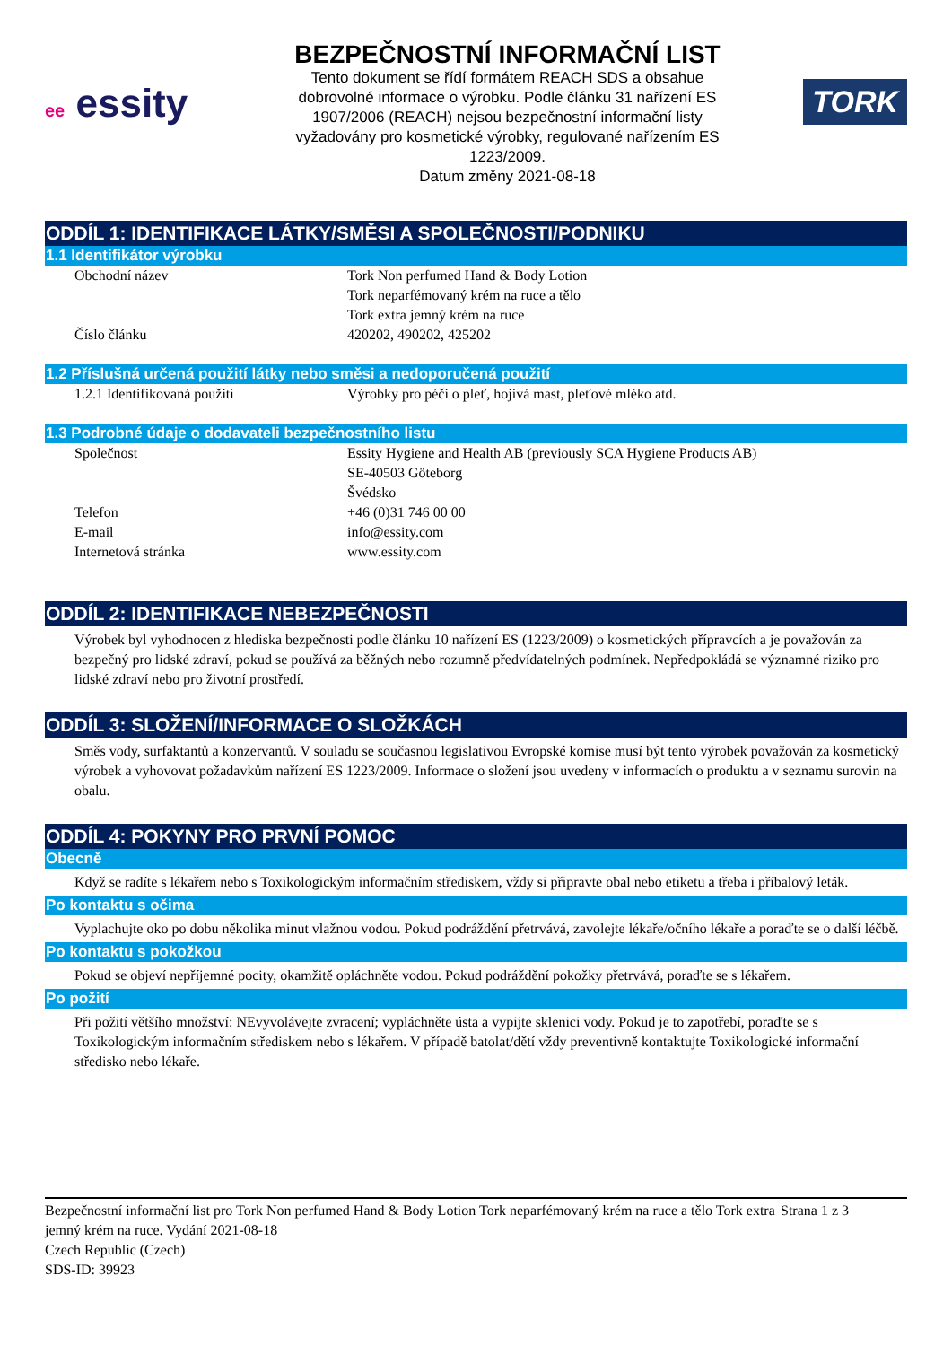ee essity
BEZPEČNOSTNÍ INFORMAČNÍ LIST
Tento dokument se řídí formátem REACH SDS a obsahue
dobrovolné informace o výrobku. Podle článku 31 nařízení ES
1907/2006 (REACH) nejsou bezpečnostní informační listy
vyžadovány pro kosmetické výrobky, regulované nařízením ES
1223/2009.
Datum změny 2021-08-18
TORK
ODDÍL 1: IDENTIFIKACE LÁTKY/SMĚSI A SPOLEČNOSTI/PODNIKU
1.1 Identifikátor výrobku
Obchodní název Tork Non perfumed Hand & Body Lotion
Tork neparfémovaný krém na ruce a tělo
Tork extra jemný krém na ruce
Číslo článku 420202, 490202, 425202
1.2 Příslušná určená použití látky nebo směsi a nedoporučená použití
1.2.1 Identifikovaná použití Výrobky pro péči o pleť, hojivá mast, pleťové mléko atd.
1.3 Podrobné údaje o dodavateli bezpečnostního listu
Společnost Essity Hygiene and Health AB (previously SCA Hygiene Products AB)
SE-40503 Göteborg
Švédsko
Telefon +46 (0)31 746 00 00
E-mail info@essity.com
Internetová stránka www.essity.com
ODDÍL 2: IDENTIFIKACE NEBEZPEČNOSTI
Výrobek byl vyhodnocen z hlediska bezpečnosti podle článku 10 nařízení ES (1223/2009) o kosmetických přípravcích a je považován za bezpečný pro lidské zdraví, pokud se používá za běžných nebo rozumně předvídatelných podmínek. Nepředpokládá se významné riziko pro lidské zdraví nebo pro životní prostředí.
ODDÍL 3: SLOŽENÍ/INFORMACE O SLOŽKÁCH
Směs vody, surfaktantů a konzervantů. V souladu se současnou legislativou Evropské komise musí být tento výrobek považován za kosmetický výrobek a vyhovovat požadavkům nařízení ES 1223/2009. Informace o složení jsou uvedeny v informacích o produktu a v seznamu surovin na obalu.
ODDÍL 4: POKYNY PRO PRVNÍ POMOC
Obecně
Když se radíte s lékařem nebo s Toxikologickým informačním střediskem, vždy si připravte obal nebo etiketu a třeba i příbalový leták.
Po kontaktu s očima
Vyplachujte oko po dobu několika minut vlažnou vodou. Pokud podráždění přetrvává, zavolejte lékaře/očního lékaře a poraďte se o další léčbě.
Po kontaktu s pokožkou
Pokud se objeví nepříjemné pocity, okamžitě opláchněte vodou. Pokud podráždění pokožky přetrvává, poraďte se s lékařem.
Po požití
Při požití většího množství: NEvyvolávejte zvracení; vypláchněte ústa a vypijte sklenici vody. Pokud je to zapotřebí, poraďte se s Toxikologickým informačním střediskem nebo s lékařem. V případě batolat/dětí vždy preventivně kontaktujte Toxikologické informační středisko nebo lékaře.
Bezpečnostní informační list pro Tork Non perfumed Hand & Body Lotion Tork neparfémovaný krém na ruce a tělo Tork extra jemný krém na ruce. Vydání 2021-08-18
Czech Republic (Czech)
SDS-ID: 39923
Strana 1 z 3